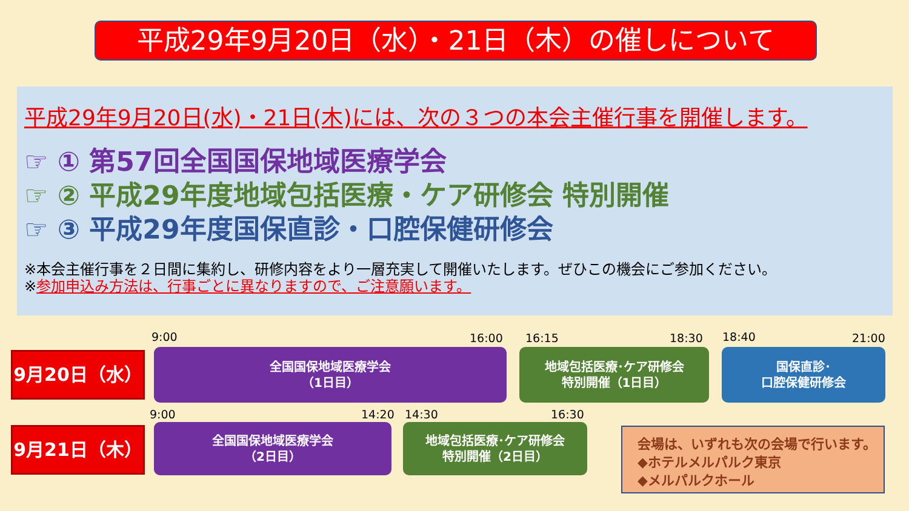平成29年9月20日（水）・21日（木）の催しについて
平成29年9月20日(水)・21日(木)には、次の３つの本会主催行事を開催します。
☞ ① 第57回全国国保地域医療学会
☞ ② 平成29年度地域包括医療・ケア研修会 特別開催
☞ ③ 平成29年度国保直診・口腔保健研修会
※本会主催行事を２日間に集約し、研修内容をより一層充実して開催いたします。ぜひこの機会にご参加ください。
※参加申込み方法は、行事ごとに異なりますので、ご注意願います。
9:00 16:00 16:15 18:30 18:40 21:00
9月20日（水）
全国国保地域医療学会
（1日目）
地域包括医療･ケア研修会
特別開催（1日目）
国保直診･
口腔保健研修会
9:00 14:20 14:30 16:30
9月21日（木）
全国国保地域医療学会
（2日目）
地域包括医療･ケア研修会
特別開催（2日目）
会場は、いずれも次の会場で行います。
◆ホテルメルパルク東京
◆メルパルクホール